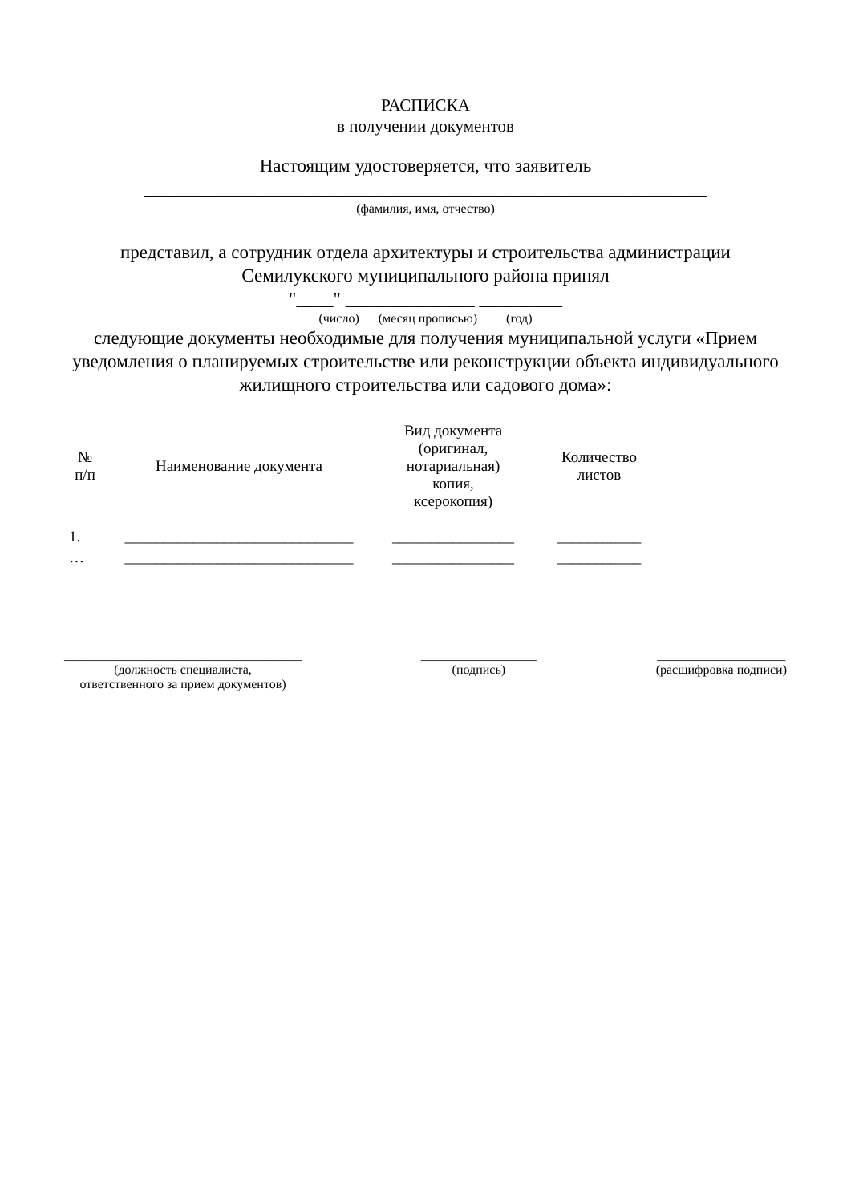РАСПИСКА
в получении документов
Настоящим удостоверяется, что заявитель
_____________________________________________________________
(фамилия, имя, отчество)
представил, а сотрудник отдела архитектуры и строительства администрации Семилукского муниципального района принял
"____" ______________ _________
(число) (месяц прописью) (год)
следующие документы необходимые для получения муниципальной услуги «Прием уведомления о планируемых строительстве или реконструкции объекта индивидуального жилищного строительства или садового дома»:
| № п/п | Наименование документа | Вид документа (оригинал, нотариальная) копия, ксерокопия) | Количество листов |
| 1. | ______________________________ | ________________ | ___________ |
| … | ______________________________ | ________________ | ___________ |
_____________________________________
(должность специалиста,
ответственного за прием документов)
__________________
(подпись)
____________________
(расшифровка подписи)